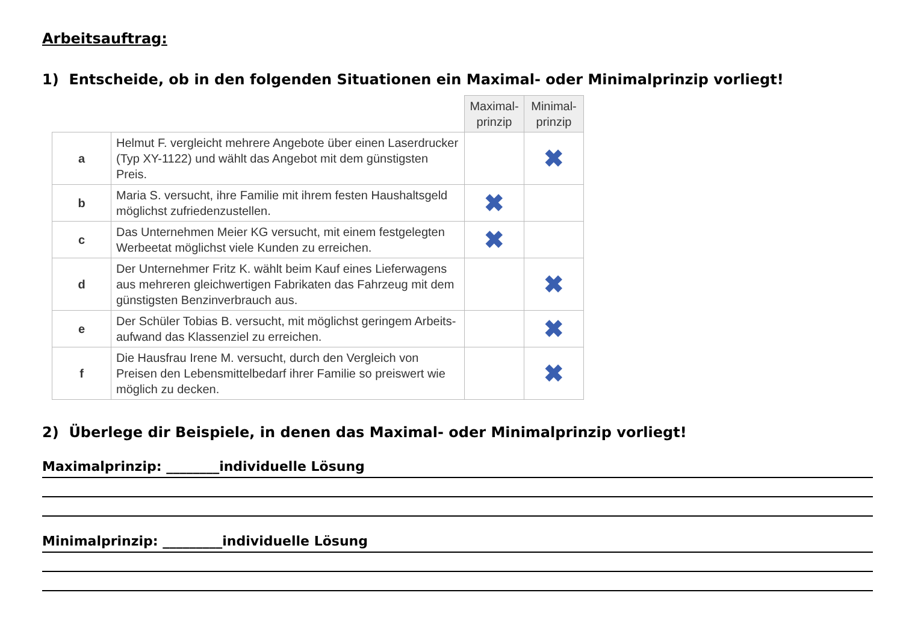Arbeitsauftrag:
1) Entscheide, ob in den folgenden Situationen ein Maximal- oder Minimalprinzip vorliegt!
| | | Maximal- prinzip | Minimal- prinzip |
| --- | --- | --- | --- |
| a | Helmut F. vergleicht mehrere Angebote über einen Laserdrucker (Typ XY-1122) und wählt das Angebot mit dem günstigsten Preis. | | ✖ |
| b | Maria S. versucht, ihre Familie mit ihrem festen Haushaltsgeld möglichst zufriedenzustellen. | ✖ | |
| c | Das Unternehmen Meier KG versucht, mit einem festgelegten Werbeetat möglichst viele Kunden zu erreichen. | ✖ | |
| d | Der Unternehmer Fritz K. wählt beim Kauf eines Lieferwagens aus mehreren gleichwertigen Fabrikaten das Fahrzeug mit dem günstigsten Benzinverbrauch aus. | | ✖ |
| e | Der Schüler Tobias B. versucht, mit möglichst geringem Arbeits-aufwand das Klassenziel zu erreichen. | | ✖ |
| f | Die Hausfrau Irene M. versucht, durch den Vergleich von Preisen den Lebensmittelbedarf ihrer Familie so preiswert wie möglich zu decken. | | ✖ |
2) Überlege dir Beispiele, in denen das Maximal- oder Minimalprinzip vorliegt!
Maximalprinzip: ________individuelle Lösung
Minimalprinzip: _________individuelle Lösung